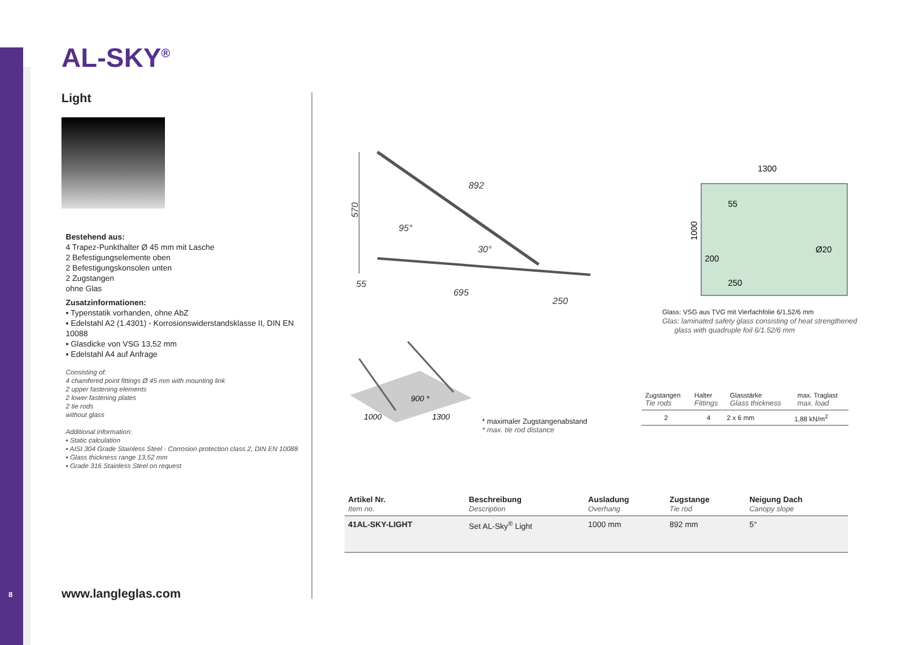AL-SKY<sup>®</sup>
Light
Bestehend aus:
4 Trapez-Punkthalter Ø 45 mm mit Lasche
2 Befestigungselemente oben
2 Befestigungskonsolen unten
2 Zugstangen
ohne Glas
Zusatzinformationen:
▪ Typenstatik vorhanden, ohne AbZ
▪ Edelstahl A2 (1.4301) - Korrosionswiderstandsklasse II, DIN EN 10088
▪ Glasdicke von VSG 13,52 mm
▪ Edelstahl A4 auf Anfrage
Consisting of:
4 chamfered point fittings Ø 45 mm with mounting link
2 upper fastening elements
2 lower fastening plates
2 tie rods
without glass
Additional information:
▪ Static calculation
▪ AISI 304 Grade Stainless Steel - Corrosion protection class 2, DIN EN 10088
▪ Glass thickness range 13,52 mm
▪ Grade 316 Stainless Steel on request
8 www.langleglas.com
570
892
95°
30°
55
695
250
1300
1000
200
55
250
Ø20
Glass: VSG aus TVG mit Vierfachfolie 6/1,52/6 mm
Glas: laminated safety glass consisting of heat strengthened
glass with quadruple foil 6/1.52/6 mm
900 *
1000
1300
* maximaler Zugstangenabstand
* max. tie rod distance
| Zugstangen Tie rods | Halter Fittings | Glasstärke Glass thickness | max. Traglast max. load |
| --- | --- | --- | --- |
| 2 | 4 | 2 x 6 mm | 1,88 kN/m<sup>2</sup> |
| Artikel Nr. Item no. | Beschreibung Description | Ausladung Overhang | Zugstange Tie rod | Neigung Dach Canopy slope |
| --- | --- | --- | --- | --- |
| 41AL-SKY-LIGHT | Set AL-Sky<sup>®</sup> Light | 1000 mm | 892 mm | 5° |